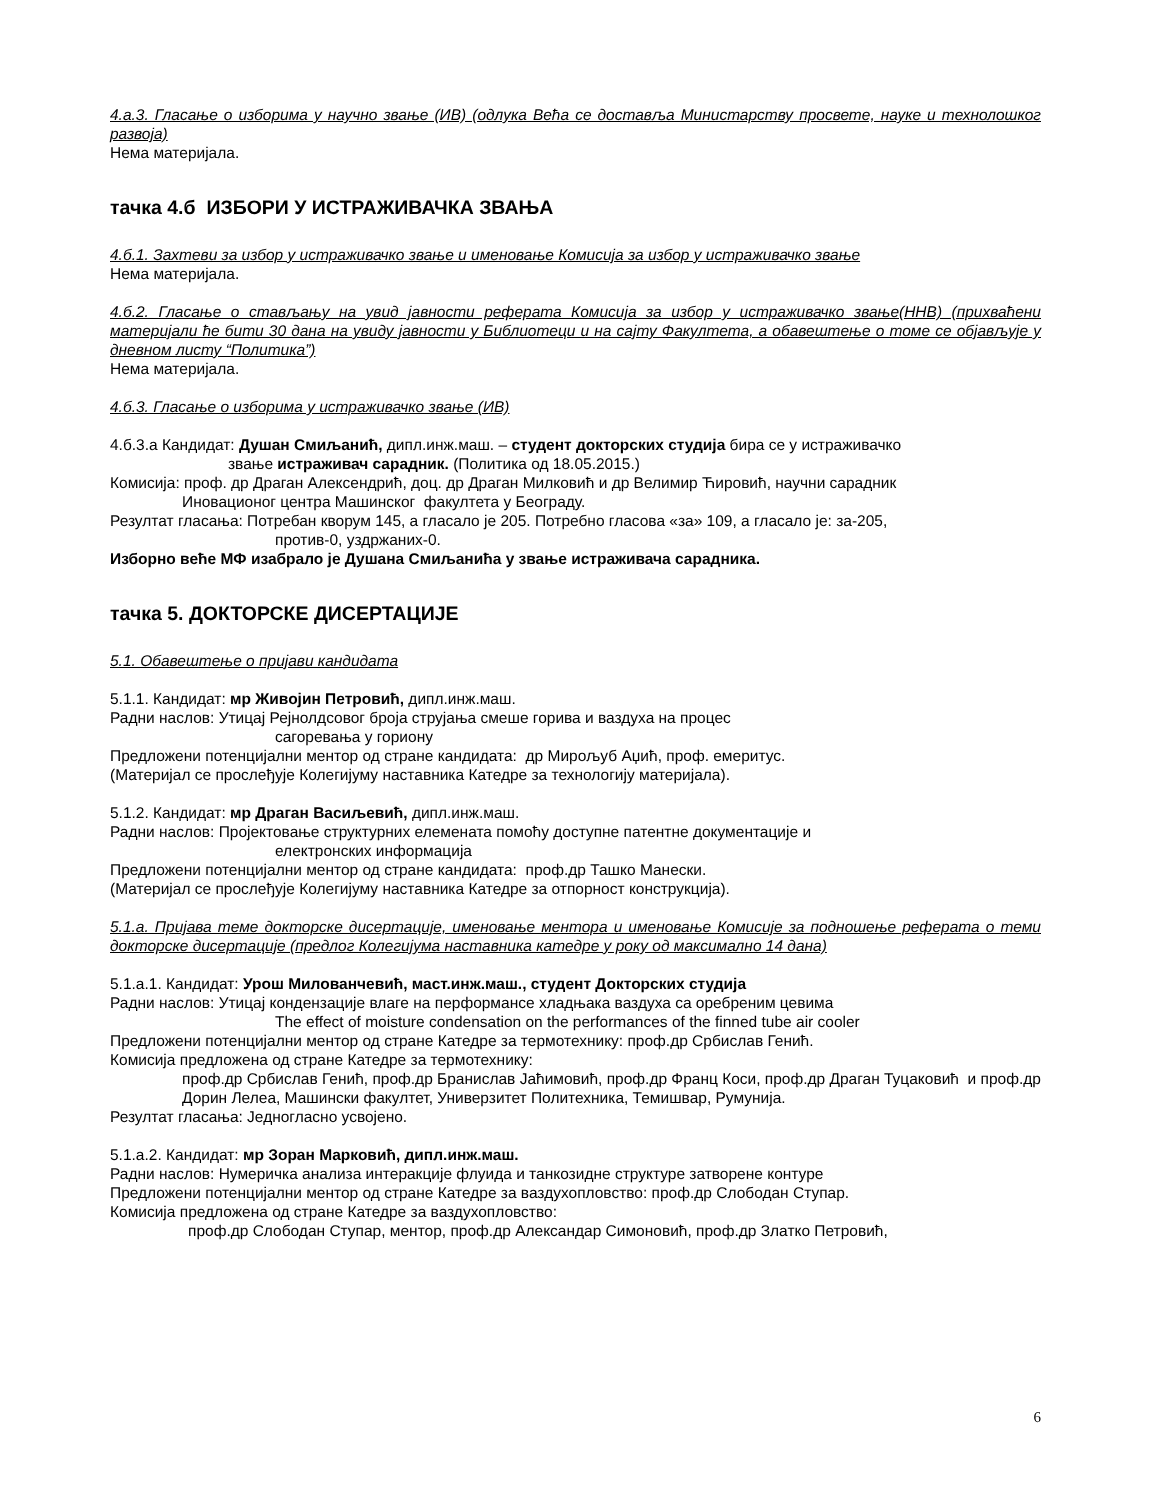4.а.3. Гласање о изборима у научно звање (ИВ) (одлука Већа се доставља Министарству просвете, науке и технолошког развоја)
Нема материјала.
тачка 4.б ИЗБОРИ У ИСТРАЖИВАЧКА ЗВАЊА
4.б.1. Захтеви за избор у истраживачко звање и именовање Комисија за избор у истраживачко звање
Нема материјала.
4.б.2. Гласање о стављању на увид јавности реферата Комисија за избор у истраживачко звање(ННВ) (прихваћени материјали ће бити 30 дана на увиду јавности у Библиотеци и на сајту Факултета, а обавештење о томе се објављује у дневном листу “Политика”)
Нема материјала.
4.б.3. Гласање о изборима у истраживачко звање (ИВ)
4.б.3.а Кандидат: Душан Смиљанић, дипл.инж.маш. – студент докторских студија бира се у истраживачко
звање истраживач сарадник. (Политика од 18.05.2015.)
Комисија: проф. др Драган Алексендрић, доц. др Драган Милковић и др Велимир Ћировић, научни сарадник
Иновационог центра Машинског факултета у Београду.
Резултат гласања: Потребан кворум 145, а гласало је 205. Потребно гласова «за» 109, а гласало је: за-205,
против-0, уздржаних-0.
Изборно веће МФ изабрало је Душана Смиљанића у звање истраживача сарадника.
тачка 5. ДОКТОРСКЕ ДИСЕРТАЦИЈЕ
5.1. Обавештење о пријави кандидата
5.1.1. Кандидат: мр Живојин Петровић, дипл.инж.маш.
Радни наслов: Утицај Рејнолдсовог броја струјања смеше горива и ваздуха на процес
сагоревања у гориону
Предложени потенцијални ментор од стране кандидата: др Мирољуб Аџић, проф. емеритус.
(Материјал се прослеђује Колегијуму наставника Катедре за технологију материјала).
5.1.2. Кандидат: мр Драган Васиљевић, дипл.инж.маш.
Радни наслов: Пројектовање структурних елемената помоћу доступне патентне документације и
електронских информација
Предложени потенцијални ментор од стране кандидата: проф.др Ташко Манески.
(Материјал се прослеђује Колегијуму наставника Катедре за отпорност конструкција).
5.1.а. Пријава теме докторске дисертације, именовање ментора и именовање Комисије за подношење реферата о теми докторске дисертације (предлог Колегијума наставника катедре у року од максимално 14 дана)
5.1.а.1. Кандидат: Урош Милованчевић, маст.инж.маш., студент Докторских студија
Радни наслов: Утицај кондензације влаге на перформансе хладњака ваздуха са оребреним цевима
The effect of moisture condensation on the performances of the finned tube air cooler
Предложени потенцијални ментор од стране Катедре за термотехнику: проф.др Србислав Генић.
Комисија предложена од стране Катедре за термотехнику:
проф.др Србислав Генић, проф.др Бранислав Јаћимовић, проф.др Франц Коси, проф.др Драган Туцаковић и проф.др Дорин Лелеа, Машински факултет, Универзитет Политехника, Темишвар, Румунија.
Резултат гласања: Једногласно усвојено.
5.1.а.2. Кандидат: мр Зоран Марковић, дипл.инж.маш.
Радни наслов: Нумеричка анализа интеракције флуида и танкозидне структуре затворене контуре
Предложени потенцијални ментор од стране Катедре за ваздухопловство: проф.др Слободан Ступар.
Комисија предложена од стране Катедре за ваздухопловство:
проф.др Слободан Ступар, ментор, проф.др Александар Симоновић, проф.др Златко Петровић,
6